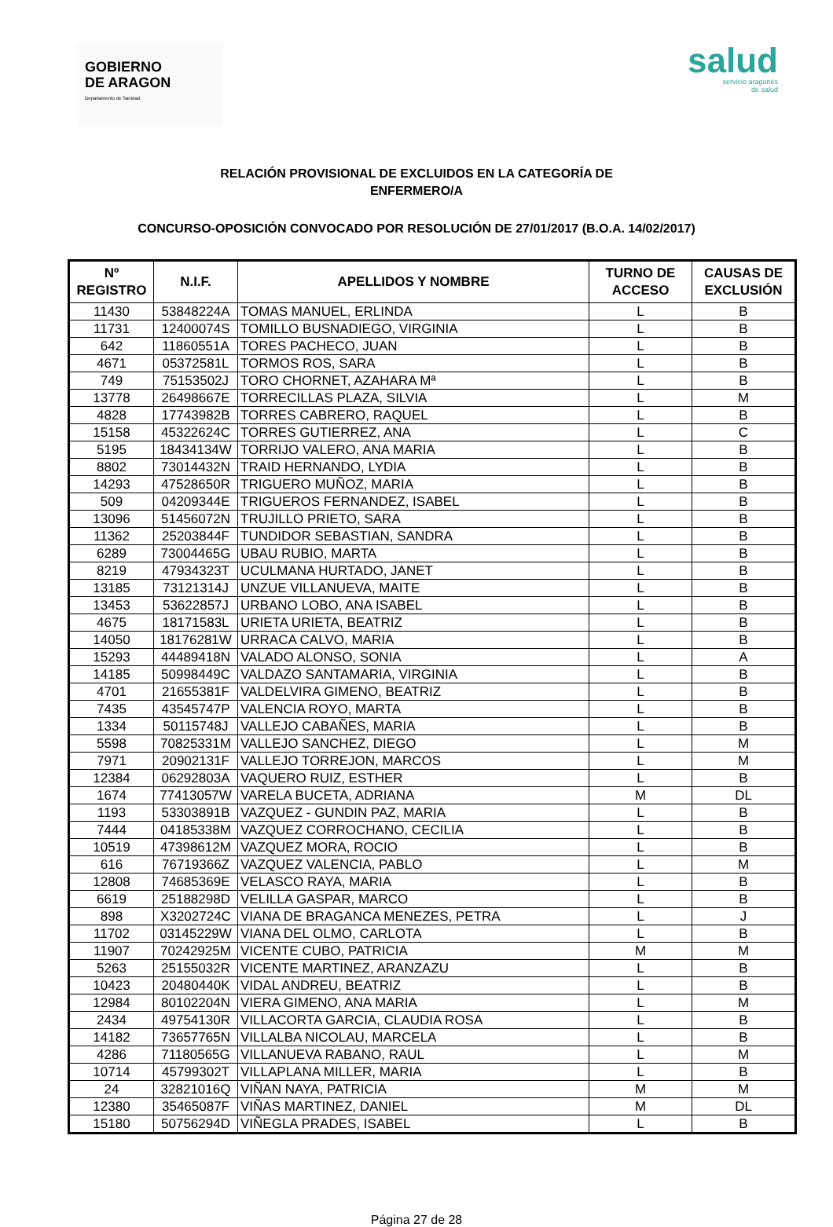GOBIERNO
DE ARAGON
Departamento de Sanidad
salud
servicio aragonés
de salud
RELACIÓN PROVISIONAL DE EXCLUIDOS EN LA CATEGORÍA DE
ENFERMERO/A
CONCURSO-OPOSICIÓN CONVOCADO POR RESOLUCIÓN DE 27/01/2017 (B.O.A. 14/02/2017)
| Nº REGISTRO | N.I.F. | APELLIDOS Y NOMBRE | TURNO DE ACCESO | CAUSAS DE EXCLUSIÓN |
| --- | --- | --- | --- | --- |
| 11430 | 53848224A | TOMAS MANUEL, ERLINDA | L | B |
| 11731 | 12400074S | TOMILLO BUSNADIEGO, VIRGINIA | L | B |
| 642 | 11860551A | TORES PACHECO, JUAN | L | B |
| 4671 | 05372581L | TORMOS ROS, SARA | L | B |
| 749 | 75153502J | TORO CHORNET, AZAHARA Mª | L | B |
| 13778 | 26498667E | TORRECILLAS PLAZA, SILVIA | L | M |
| 4828 | 17743982B | TORRES CABRERO, RAQUEL | L | B |
| 15158 | 45322624C | TORRES GUTIERREZ, ANA | L | C |
| 5195 | 18434134W | TORRIJO VALERO, ANA MARIA | L | B |
| 8802 | 73014432N | TRAID HERNANDO, LYDIA | L | B |
| 14293 | 47528650R | TRIGUERO MUÑOZ, MARIA | L | B |
| 509 | 04209344E | TRIGUEROS FERNANDEZ, ISABEL | L | B |
| 13096 | 51456072N | TRUJILLO PRIETO, SARA | L | B |
| 11362 | 25203844F | TUNDIDOR SEBASTIAN, SANDRA | L | B |
| 6289 | 73004465G | UBAU RUBIO, MARTA | L | B |
| 8219 | 47934323T | UCULMANA HURTADO, JANET | L | B |
| 13185 | 73121314J | UNZUE VILLANUEVA, MAITE | L | B |
| 13453 | 53622857J | URBANO LOBO, ANA ISABEL | L | B |
| 4675 | 18171583L | URIETA URIETA, BEATRIZ | L | B |
| 14050 | 18176281W | URRACA CALVO, MARIA | L | B |
| 15293 | 44489418N | VALADO ALONSO, SONIA | L | A |
| 14185 | 50998449C | VALDAZO SANTAMARIA, VIRGINIA | L | B |
| 4701 | 21655381F | VALDELVIRA GIMENO, BEATRIZ | L | B |
| 7435 | 43545747P | VALENCIA ROYO, MARTA | L | B |
| 1334 | 50115748J | VALLEJO CABAÑES, MARIA | L | B |
| 5598 | 70825331M | VALLEJO SANCHEZ, DIEGO | L | M |
| 7971 | 20902131F | VALLEJO TORREJON, MARCOS | L | M |
| 12384 | 06292803A | VAQUERO RUIZ, ESTHER | L | B |
| 1674 | 77413057W | VARELA BUCETA, ADRIANA | M | DL |
| 1193 | 53303891B | VAZQUEZ - GUNDIN PAZ, MARIA | L | B |
| 7444 | 04185338M | VAZQUEZ CORROCHANO, CECILIA | L | B |
| 10519 | 47398612M | VAZQUEZ MORA, ROCIO | L | B |
| 616 | 76719366Z | VAZQUEZ VALENCIA, PABLO | L | M |
| 12808 | 74685369E | VELASCO RAYA, MARIA | L | B |
| 6619 | 25188298D | VELILLA GASPAR, MARCO | L | B |
| 898 | X3202724C | VIANA DE BRAGANCA MENEZES, PETRA | L | J |
| 11702 | 03145229W | VIANA DEL OLMO, CARLOTA | L | B |
| 11907 | 70242925M | VICENTE CUBO, PATRICIA | M | M |
| 5263 | 25155032R | VICENTE MARTINEZ, ARANZAZU | L | B |
| 10423 | 20480440K | VIDAL ANDREU, BEATRIZ | L | B |
| 12984 | 80102204N | VIERA GIMENO, ANA MARIA | L | M |
| 2434 | 49754130R | VILLACORTA GARCIA, CLAUDIA ROSA | L | B |
| 14182 | 73657765N | VILLALBA NICOLAU, MARCELA | L | B |
| 4286 | 71180565G | VILLANUEVA RABANO, RAUL | L | M |
| 10714 | 45799302T | VILLAPLANA MILLER, MARIA | L | B |
| 24 | 32821016Q | VIÑAN NAYA, PATRICIA | M | M |
| 12380 | 35465087F | VIÑAS MARTINEZ, DANIEL | M | DL |
| 15180 | 50756294D | VIÑEGLA PRADES, ISABEL | L | B |
Página 27 de 28